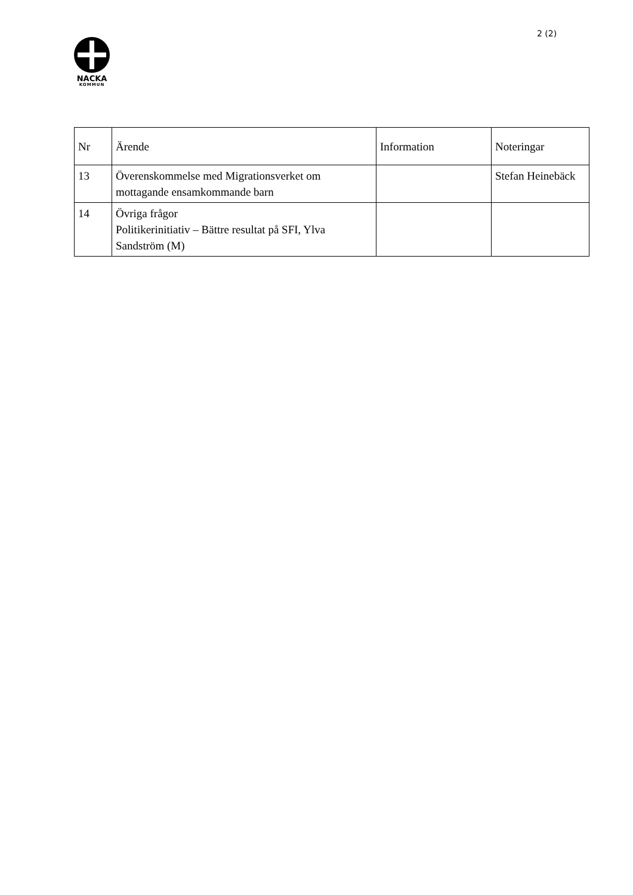2 (2)
NACKA
KOMMUN
| Nr | Ärende | Information | Noteringar |
| --- | --- | --- | --- |
| 13 | Överenskommelse med Migrationsverket om mottagande ensamkommande barn | | Stefan Heinebäck |
| 14 | Övriga frågor Politikerinitiativ – Bättre resultat på SFI, Ylva Sandström (M) | | |